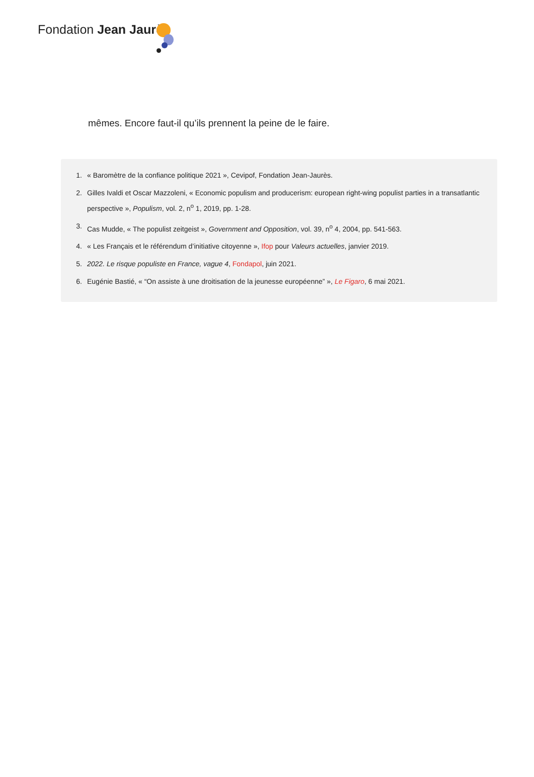Fondation Jean Jaurès
mêmes. Encore faut-il qu’ils prennent la peine de le faire.
1. « Baromètre de la confiance politique 2021 », Cevipof, Fondation Jean-Jaurès.
2. Gilles Ivaldi et Oscar Mazzoleni, « Economic populism and producerism: european right-wing populist parties in a transatlantic perspective », Populism, vol. 2, n<sup>o</sup> 1, 2019, pp. 1-28.
3. Cas Mudde, « The populist zeitgeist », Government and Opposition, vol. 39, n<sup>o</sup> 4, 2004, pp. 541-563.
4. « Les Français et le référendum d’initiative citoyenne », Ifop pour Valeurs actuelles, janvier 2019.
5. 2022. Le risque populiste en France, vague 4, Fondapol, juin 2021.
6. Eugénie Bastié, « “On assiste à une droitisation de la jeunesse européenne” », Le Figaro, 6 mai 2021.